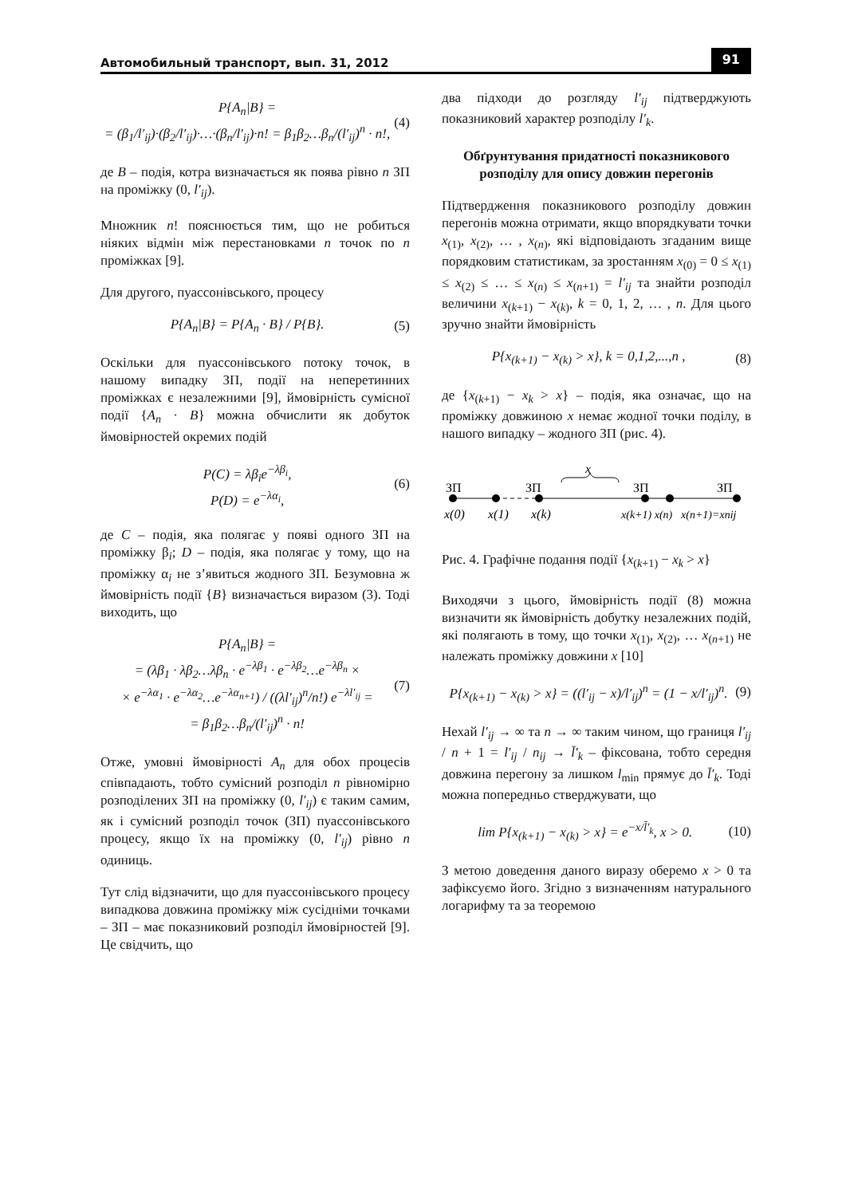Автомобильный транспорт, вып. 31, 2012 91
P{A<sub>n</sub>|B} =
= (β<sub>1</sub>/l′<sub>ij</sub>)·(β<sub>2</sub>/l′<sub>ij</sub>)·…·(β<sub>n</sub>/l′<sub>ij</sub>)·n! = β<sub>1</sub>β<sub>2</sub>…β<sub>n</sub>/(l′<sub>ij</sub>)<sup>n</sup> · n!,
(4)
де B – подія, котра визначається як поява рівно n ЗП на проміжку (0, l′<sub>ij</sub>).
Множник n! пояснюється тим, що не робиться ніяких відмін між перестановками n точок по n проміжках [9].
Для другого, пуассонівського, процесу
P{A<sub>n</sub>|B} = P{A<sub>n</sub> · B} / P{B}. (5)
Оскільки для пуассонівського потоку точок, в нашому випадку ЗП, події на неперетинних проміжках є незалежними [9], ймовірність сумісної події {A<sub>n</sub> · B} можна обчислити як добуток ймовірностей окремих подій
P(C) = λβ<sub>i</sub>e<sup>−λβ<sub>i</sub></sup>,
P(D) = e<sup>−λα<sub>i</sub></sup>,
(6)
де C – подія, яка полягає у появі одного ЗП на проміжку β<sub>i</sub>; D – подія, яка полягає у тому, що на проміжку α<sub>i</sub> не з’явиться жодного ЗП. Безумовна ж ймовірність події {B} визначається виразом (3). Тоді виходить, що
P{A<sub>n</sub>|B} =
= (λβ<sub>1</sub> · λβ<sub>2</sub>…λβ<sub>n</sub> · e<sup>−λβ<sub>1</sub></sup> · e<sup>−λβ<sub>2</sub></sup>…e<sup>−λβ<sub>n</sub></sup> ×
× e<sup>−λα<sub>1</sub></sup> · e<sup>−λα<sub>2</sub></sup>…e<sup>−λα<sub>n+1</sub></sup>) / ((λl′<sub>ij</sub>)<sup>n</sup>/n!) e<sup>−λl′<sub>ij</sub></sup> =
= β<sub>1</sub>β<sub>2</sub>…β<sub>n</sub>/(l′<sub>ij</sub>)<sup>n</sup> · n!
(7)
Отже, умовні ймовірності A<sub>n</sub> для обох процесів співпадають, тобто сумісний розподіл n рівномірно розподілених ЗП на проміжку (0, l′<sub>ij</sub>) є таким самим, як і сумісний розподіл точок (ЗП) пуассонівського процесу, якщо їх на проміжку (0, l′<sub>ij</sub>) рівно n одиниць.
Тут слід відзначити, що для пуассонівського процесу випадкова довжина проміжку між сусідніми точками – ЗП – має показниковий розподіл ймовірностей [9]. Це свідчить, що
два підходи до розгляду l′<sub>ij</sub> підтверджують показниковий характер розподілу l′<sub>k</sub>.
Обґрунтування придатності показникового розподілу для опису довжин перегонів
Підтвердження показникового розподілу довжин перегонів можна отримати, якщо впорядкувати точки x<sub>(1)</sub>, x<sub>(2)</sub>, … , x<sub>(n)</sub>, які відповідають згаданим вище порядковим статистикам, за зростанням x<sub>(0)</sub> = 0 ≤ x<sub>(1)</sub> ≤ x<sub>(2)</sub> ≤ … ≤ x<sub>(n)</sub> ≤ x<sub>(n+1)</sub> = l′<sub>ij</sub> та знайти розподіл величини x<sub>(k+1)</sub> − x<sub>(k)</sub>, k = 0, 1, 2, … , n. Для цього зручно знайти ймовірність
P{x<sub>(k+1)</sub> − x<sub>(k)</sub> > x}, k = 0,1,2,...,n ,
(8)
де {x<sub>(k+1)</sub> − x<sub>k</sub> > x} – подія, яка означає, що на проміжку довжиною x немає жодної точки поділу, в нашого випадку – жодного ЗП (рис. 4).
x
ЗП
ЗП
ЗП
ЗП
x(0)
x(1)
x(k)
x(k+1) x(n)
x(n+1)=xnij
Рис. 4. Графічне подання події {x<sub>(k+1)</sub> − x<sub>k</sub> > x}
Виходячи з цього, ймовірність події (8) можна визначити як ймовірність добутку незалежних подій, які полягають в тому, що точки x<sub>(1)</sub>, x<sub>(2)</sub>, … x<sub>(n+1)</sub> не належать проміжку довжини x [10]
P{x<sub>(k+1)</sub> − x<sub>(k)</sub> > x} = ((l′<sub>ij</sub> − x)/l′<sub>ij</sub>)<sup>n</sup> = (1 − x/l′<sub>ij</sub>)<sup>n</sup>.
(9)
Нехай l′<sub>ij</sub> → ∞ та n → ∞ таким чином, що границя l′<sub>ij</sub> / n + 1 = l′<sub>ij</sub> / n<sub>ij</sub> → l̄′<sub>k</sub> – фіксована, тобто середня довжина перегону за лишком l<sub>min</sub> прямує до l̄′<sub>k</sub>. Тоді можна попередньо стверджувати, що
lim P{x<sub>(k+1)</sub> − x<sub>(k)</sub> > x} = e<sup>−x/l̄′<sub>k</sub></sup>, x > 0.
(10)
З метою доведення даного виразу оберемо x > 0 та зафіксуємо його. Згідно з визначенням натурального логарифму та за теоремою